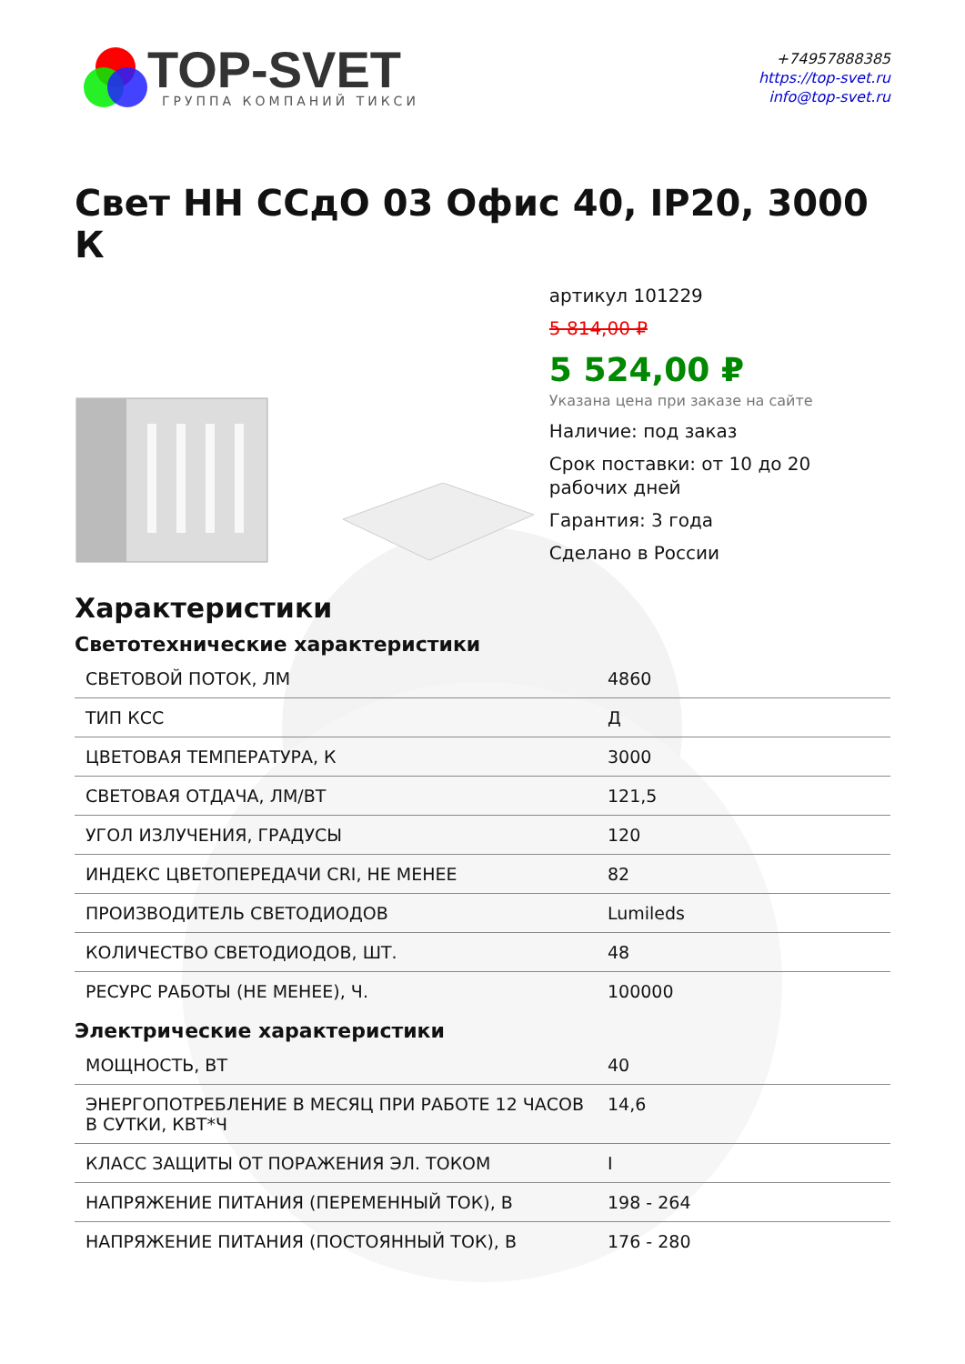TOP-SVET
ГРУППА КОМПАНИЙ ТИКСИ
+74957888385
https://top-svet.ru
info@top-svet.ru
Свет НН ССдО 03 Офис 40, IP20, 3000 К
артикул 101229
5 814,00 ₽
5 524,00 ₽
Указана цена при заказе на сайте
Наличие: под заказ
Срок поставки: от 10 до 20 рабочих дней
Гарантия: 3 года
Сделано в России
Характеристики
Светотехнические характеристики
| СВЕТОВОЙ ПОТОК, ЛМ | 4860 |
| ТИП КСС | Д |
| ЦВЕТОВАЯ ТЕМПЕРАТУРА, К | 3000 |
| СВЕТОВАЯ ОТДАЧА, ЛМ/ВТ | 121,5 |
| УГОЛ ИЗЛУЧЕНИЯ, ГРАДУСЫ | 120 |
| ИНДЕКС ЦВЕТОПЕРЕДАЧИ CRI, НЕ МЕНЕЕ | 82 |
| ПРОИЗВОДИТЕЛЬ СВЕТОДИОДОВ | Lumileds |
| КОЛИЧЕСТВО СВЕТОДИОДОВ, ШТ. | 48 |
| РЕСУРС РАБОТЫ (НЕ МЕНЕЕ), Ч. | 100000 |
Электрические характеристики
| МОЩНОСТЬ, ВТ | 40 |
| ЭНЕРГОПОТРЕБЛЕНИЕ В МЕСЯЦ ПРИ РАБОТЕ 12 ЧАСОВ В СУТКИ, КВТ*Ч | 14,6 |
| КЛАСС ЗАЩИТЫ ОТ ПОРАЖЕНИЯ ЭЛ. ТОКОМ | I |
| НАПРЯЖЕНИЕ ПИТАНИЯ (ПЕРЕМЕННЫЙ ТОК), В | 198 - 264 |
| НАПРЯЖЕНИЕ ПИТАНИЯ (ПОСТОЯННЫЙ ТОК), В | 176 - 280 |